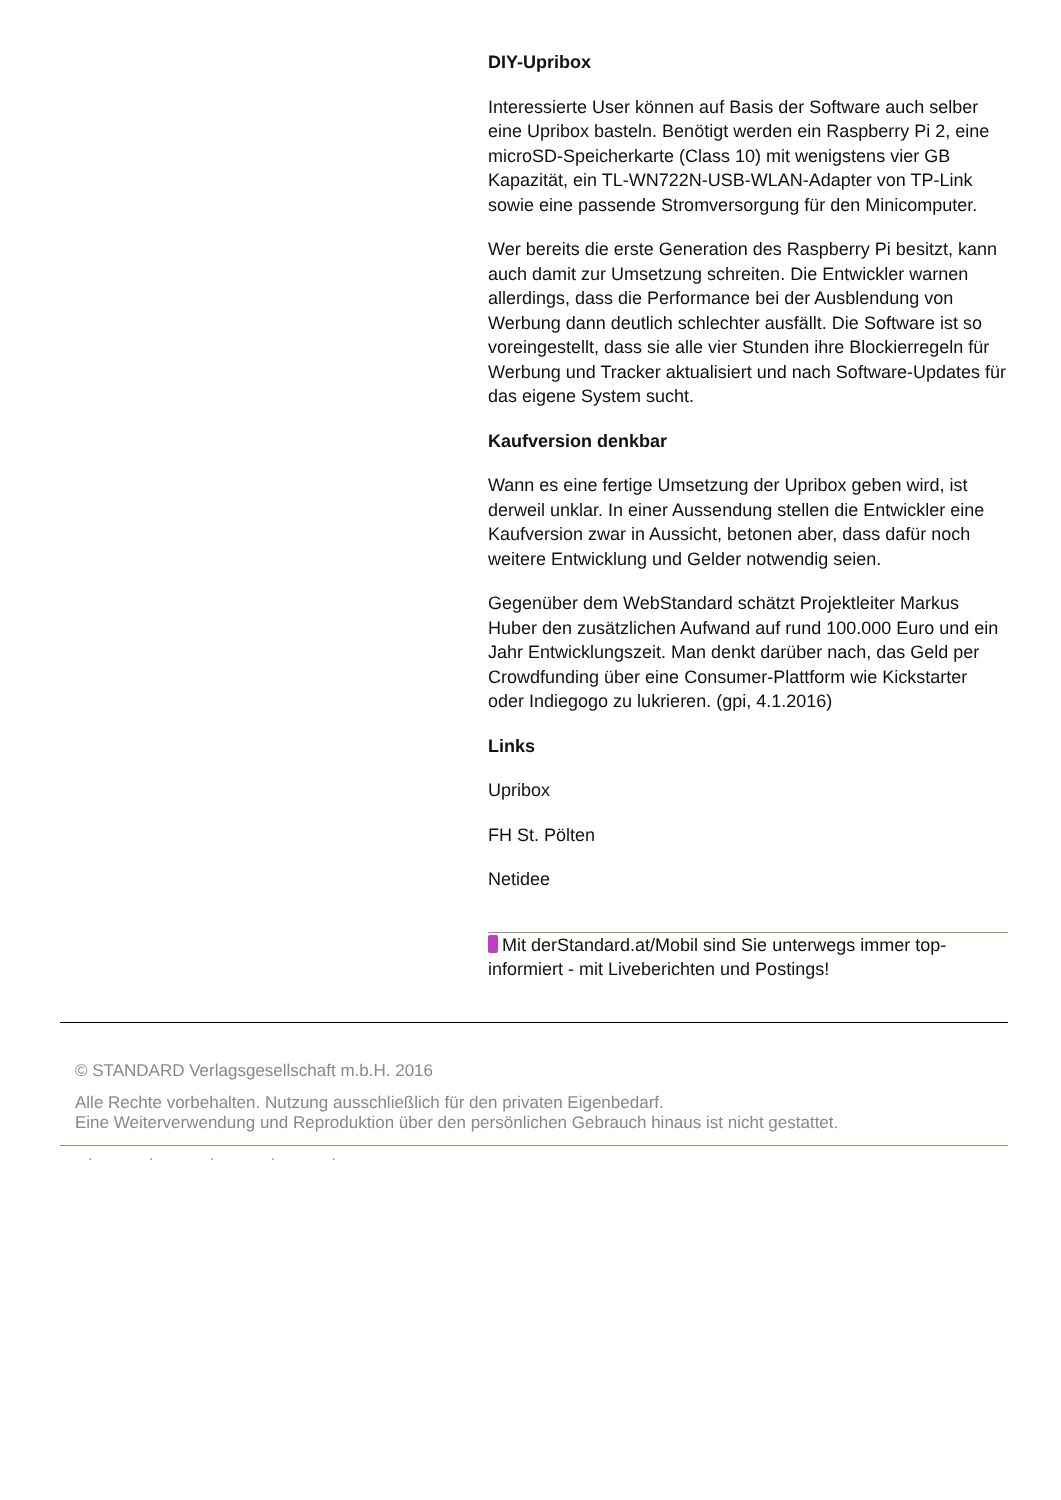DIY-Upribox
Interessierte User können auf Basis der Software auch selber eine Upribox basteln. Benötigt werden ein Raspberry Pi 2, eine microSD-Speicherkarte (Class 10) mit wenigstens vier GB Kapazität, ein TL-WN722N-USB-WLAN-Adapter von TP-Link sowie eine passende Stromversorgung für den Minicomputer.
Wer bereits die erste Generation des Raspberry Pi besitzt, kann auch damit zur Umsetzung schreiten. Die Entwickler warnen allerdings, dass die Performance bei der Ausblendung von Werbung dann deutlich schlechter ausfällt. Die Software ist so voreingestellt, dass sie alle vier Stunden ihre Blockierregeln für Werbung und Tracker aktualisiert und nach Software-Updates für das eigene System sucht.
Kaufversion denkbar
Wann es eine fertige Umsetzung der Upribox geben wird, ist derweil unklar. In einer Aussendung stellen die Entwickler eine Kaufversion zwar in Aussicht, betonen aber, dass dafür noch weitere Entwicklung und Gelder notwendig seien.
Gegenüber dem WebStandard schätzt Projektleiter Markus Huber den zusätzlichen Aufwand auf rund 100.000 Euro und ein Jahr Entwicklungszeit. Man denkt darüber nach, das Geld per Crowdfunding über eine Consumer-Plattform wie Kickstarter oder Indiegogo zu lukrieren. (gpi, 4.1.2016)
Links
Upribox
FH St. Pölten
Netidee
Mit derStandard.at/Mobil sind Sie unterwegs immer top-informiert - mit Liveberichten und Postings!
© STANDARD Verlagsgesellschaft m.b.H. 2016
Alle Rechte vorbehalten. Nutzung ausschließlich für den privaten Eigenbedarf.
Eine Weiterverwendung und Reproduktion über den persönlichen Gebrauch hinaus ist nicht gestattet.
. . . . .